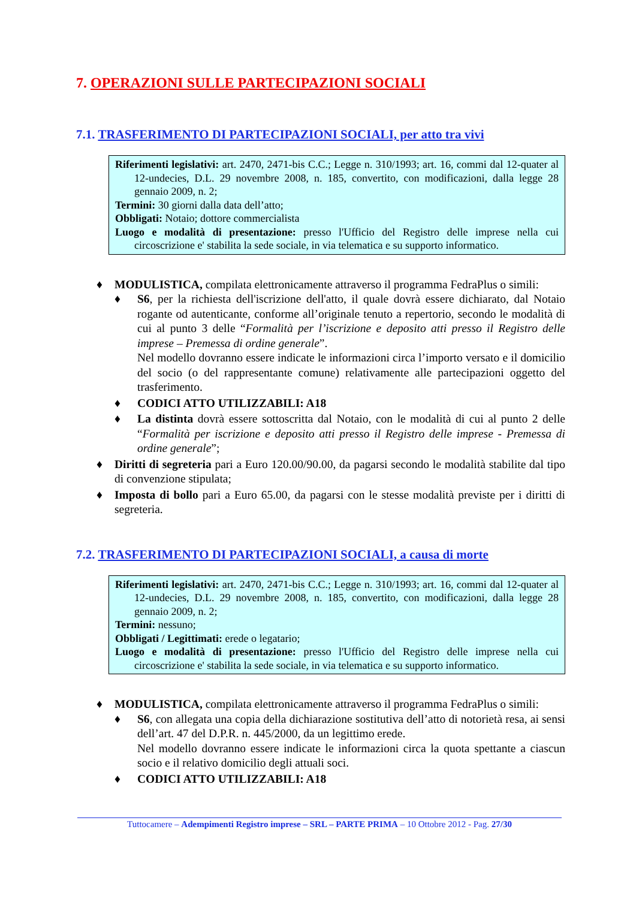7. OPERAZIONI SULLE PARTECIPAZIONI SOCIALI
7.1. TRASFERIMENTO DI PARTECIPAZIONI SOCIALI, per atto tra vivi
Riferimenti legislativi: art. 2470, 2471-bis C.C.; Legge n. 310/1993; art. 16, commi dal 12-quater al 12-undecies, D.L. 29 novembre 2008, n. 185, convertito, con modificazioni, dalla legge 28 gennaio 2009, n. 2;
Termini: 30 giorni dalla data dell’atto;
Obbligati: Notaio; dottore commercialista
Luogo e modalità di presentazione: presso l'Ufficio del Registro delle imprese nella cui circoscrizione e' stabilita la sede sociale, in via telematica e su supporto informatico.
♦ MODULISTICA, compilata elettronicamente attraverso il programma FedraPlus o simili:
♦ S6, per la richiesta dell'iscrizione dell'atto, il quale dovrà essere dichiarato, dal Notaio rogante od autenticante, conforme all’originale tenuto a repertorio, secondo le modalità di cui al punto 3 delle “Formalità per l’iscrizione e deposito atti presso il Registro delle imprese – Premessa di ordine generale”.
Nel modello dovranno essere indicate le informazioni circa l’importo versato e il domicilio del socio (o del rappresentante comune) relativamente alle partecipazioni oggetto del trasferimento.
♦ CODICI ATTO UTILIZZABILI: A18
♦ La distinta dovrà essere sottoscritta dal Notaio, con le modalità di cui al punto 2 delle “Formalità per iscrizione e deposito atti presso il Registro delle imprese - Premessa di ordine generale”;
♦ Diritti di segreteria pari a Euro 120.00/90.00, da pagarsi secondo le modalità stabilite dal tipo di convenzione stipulata;
♦ Imposta di bollo pari a Euro 65.00, da pagarsi con le stesse modalità previste per i diritti di segreteria.
7.2. TRASFERIMENTO DI PARTECIPAZIONI SOCIALI, a causa di morte
Riferimenti legislativi: art. 2470, 2471-bis C.C.; Legge n. 310/1993; art. 16, commi dal 12-quater al 12-undecies, D.L. 29 novembre 2008, n. 185, convertito, con modificazioni, dalla legge 28 gennaio 2009, n. 2;
Termini: nessuno;
Obbligati / Legittimati: erede o legatario;
Luogo e modalità di presentazione: presso l'Ufficio del Registro delle imprese nella cui circoscrizione e' stabilita la sede sociale, in via telematica e su supporto informatico.
♦ MODULISTICA, compilata elettronicamente attraverso il programma FedraPlus o simili:
♦ S6, con allegata una copia della dichiarazione sostitutiva dell’atto di notorietà resa, ai sensi dell’art. 47 del D.P.R. n. 445/2000, da un legittimo erede.
Nel modello dovranno essere indicate le informazioni circa la quota spettante a ciascun socio e il relativo domicilio degli attuali soci.
♦ CODICI ATTO UTILIZZABILI: A18
Tuttocamere – Adempimenti Registro imprese – SRL – PARTE PRIMA – 10 Ottobre 2012 - Pag. 27/30